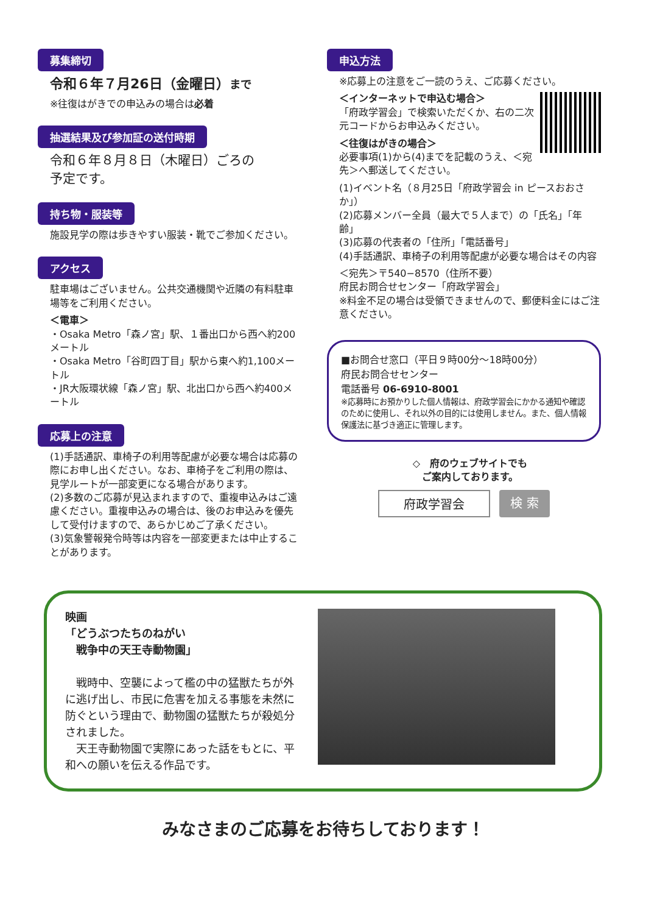募集締切
令和６年７月26日（金曜日）まで
※往復はがきでの申込みの場合は必着
抽選結果及び参加証の送付時期
令和６年８月８日（木曜日）ごろの
予定です。
持ち物・服装等
施設見学の際は歩きやすい服装・靴でご参加ください。
アクセス
駐車場はございません。公共交通機関や近隣の有料駐車場等をご利用ください。
＜電車＞
・Osaka Metro「森ノ宮」駅、１番出口から西へ約200メートル
・Osaka Metro「谷町四丁目」駅から東へ約1,100メートル
・JR大阪環状線「森ノ宮」駅、北出口から西へ約400メートル
応募上の注意
(1)手話通訳、車椅子の利用等配慮が必要な場合は応募の際にお申し出ください。なお、車椅子をご利用の際は、見学ルートが一部変更になる場合があります。
(2)多数のご応募が見込まれますので、重複申込みはご遠慮ください。重複申込みの場合は、後のお申込みを優先して受付けますので、あらかじめご了承ください。
(3)気象警報発令時等は内容を一部変更または中止することがあります。
申込方法
※応募上の注意をご一読のうえ、ご応募ください。
＜インターネットで申込む場合＞
「府政学習会」で検索いただくか、右の二次元コードからお申込みください。
＜往復はがきの場合＞
必要事項(1)から(4)までを記載のうえ、＜宛先＞へ郵送してください。
(1)イベント名（８月25日「府政学習会 in ピースおおさか」）
(2)応募メンバー全員（最大で５人まで）の「氏名」「年齢」
(3)応募の代表者の「住所」「電話番号」
(4)手話通訳、車椅子の利用等配慮が必要な場合はその内容
＜宛先＞〒540−8570（住所不要）
府民お問合せセンター「府政学習会」
※料金不足の場合は受領できませんので、郵便料金にはご注意ください。
■お問合せ窓口（平日９時00分～18時00分）
府民お問合せセンター
電話番号 06-6910-8001
※応募時にお預かりした個人情報は、府政学習会にかかる通知や確認のために使用し、それ以外の目的には使用しません。また、個人情報保護法に基づき適正に管理します。
◇　府のウェブサイトでも
ご案内しております。
府政学習会 検 索
映画
「どうぶつたちのねがい
　戦争中の天王寺動物園」
　戦時中、空襲によって檻の中の猛獣たちが外に逃げ出し、市民に危害を加える事態を未然に防ぐという理由で、動物園の猛獣たちが殺処分されました。
　天王寺動物園で実際にあった話をもとに、平和への願いを伝える作品です。
みなさまのご応募をお待ちしております！